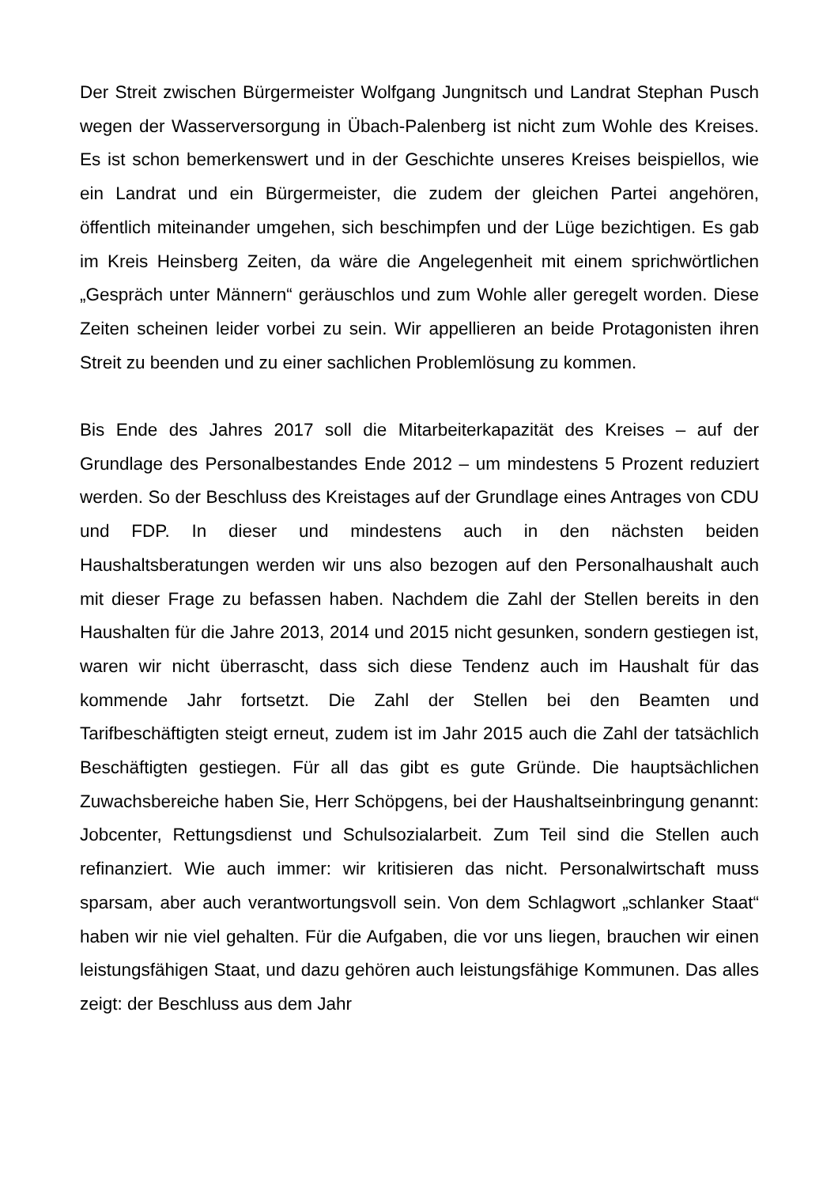Der Streit zwischen Bürgermeister Wolfgang Jungnitsch und Landrat Stephan Pusch wegen der Wasserversorgung in Übach-Palenberg ist nicht zum Wohle des Kreises. Es ist schon bemerkenswert und in der Geschichte unseres Kreises beispiellos, wie ein Landrat und ein Bürgermeister, die zudem der gleichen Partei angehören, öffentlich miteinander umgehen, sich beschimp­fen und der Lüge bezichtigen. Es gab im Kreis Heinsberg Zeiten, da wäre die Angelegenheit mit einem sprichwörtlichen „Gespräch unter Männern“ ge­räuschlos und zum Wohle aller geregelt worden. Diese Zeiten scheinen leider vorbei zu sein. Wir appellieren an beide Protagonisten ihren Streit zu been­den und zu einer sachlichen Problemlösung zu kommen.
Bis Ende des Jahres 2017 soll die Mitarbeiterkapazität des Kreises – auf der Grundlage des Personalbestandes Ende 2012 – um mindestens 5 Prozent reduziert werden. So der Beschluss des Kreistages auf der Grundlage eines Antrages von CDU und FDP. In dieser und mindestens auch in den nächsten beiden Haushaltsberatungen werden wir uns also bezogen auf den Personalhaushalt auch mit dieser Frage zu befassen haben. Nachdem die Zahl der Stellen bereits in den Haushalten für die Jahre 2013, 2014 und 2015 nicht gesunken, sondern gestiegen ist, waren wir nicht überrascht, dass sich diese Tendenz auch im Haushalt für das kommende Jahr fortsetzt. Die Zahl der Stellen bei den Beamten und Tarifbeschäftigten steigt erneut, zudem ist im Jahr 2015 auch die Zahl der tatsächlich Beschäftigten gestiegen. Für all das gibt es gute Gründe. Die hauptsächlichen Zuwachsbereiche haben Sie, Herr Schöpgens, bei der Haushaltseinbringung genannt: Jobcenter, Rettungsdienst und Schulsozialarbeit. Zum Teil sind die Stellen auch refinanziert. Wie auch immer: wir kritisieren das nicht. Personalwirtschaft muss sparsam, aber auch verantwortungsvoll sein. Von dem Schlagwort „schlanker Staat“ haben wir nie viel gehalten. Für die Aufgaben, die vor uns liegen, brauchen wir einen leistungsfähigen Staat, und dazu gehören auch leistungsfähige Kommunen. Das alles zeigt: der Beschluss aus dem Jahr